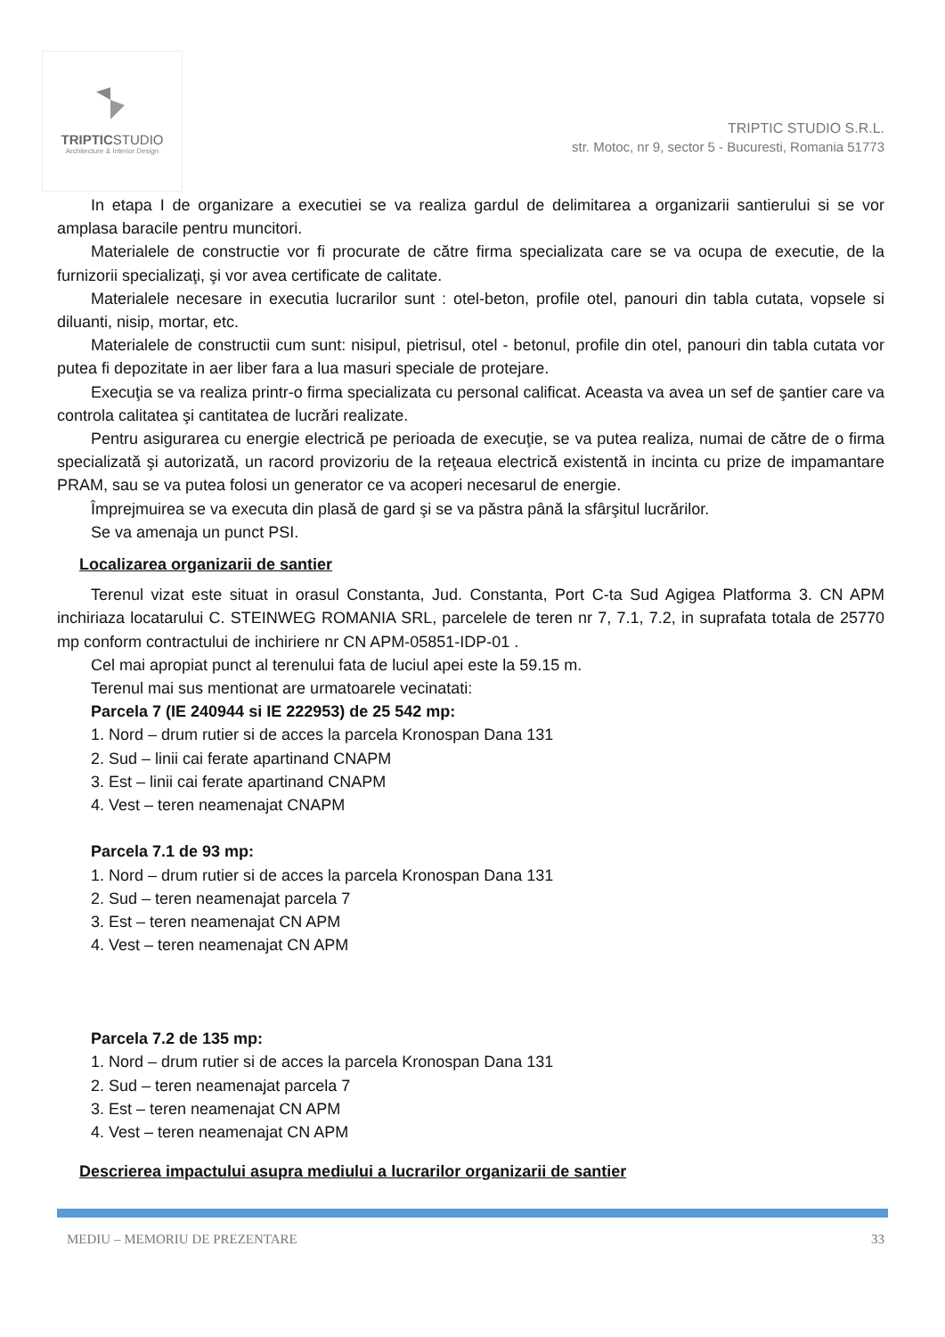TRIPTICSTUDIO
Architecture & Interior Design
TRIPTIC STUDIO S.R.L.
str. Motoc, nr 9, sector 5 - Bucuresti, Romania 51773
In etapa I de organizare a executiei se va realiza gardul de delimitarea a organizarii santierului si se vor amplasa baracile pentru muncitori.
Materialele de constructie vor fi procurate de către firma specializata care se va ocupa de executie, de la furnizorii specializaţi, şi vor avea certificate de calitate.
Materialele necesare in executia lucrarilor sunt : otel-beton, profile otel, panouri din tabla cutata, vopsele si diluanti, nisip, mortar, etc.
Materialele de constructii cum sunt: nisipul, pietrisul, otel - betonul, profile din otel, panouri din tabla cutata vor putea fi depozitate in aer liber fara a lua masuri speciale de protejare.
Execuţia se va realiza printr-o firma specializata cu personal calificat. Aceasta va avea un sef de şantier care va controla calitatea şi cantitatea de lucrări realizate.
Pentru asigurarea cu energie electrică pe perioada de execuţie, se va putea realiza, numai de către de o firma specializată şi autorizată, un racord provizoriu de la reţeaua electrică existentă in incinta cu prize de impamantare PRAM, sau se va putea folosi un generator ce va acoperi necesarul de energie.
Împrejmuirea se va executa din plasă de gard şi se va păstra până la sfârşitul lucrărilor.
Se va amenaja un punct PSI.
Localizarea organizarii de santier
Terenul vizat este situat in orasul Constanta, Jud. Constanta, Port C-ta Sud Agigea Platforma 3. CN APM inchiriaza locatarului C. STEINWEG ROMANIA SRL, parcelele de teren nr 7, 7.1, 7.2, in suprafata totala de 25770 mp conform contractului de inchiriere nr CN APM-05851-IDP-01 .
Cel mai apropiat punct al terenului fata de luciul apei este la 59.15 m.
Terenul mai sus mentionat are urmatoarele vecinatati:
Parcela 7 (IE 240944 si IE 222953) de 25 542 mp:
1. Nord – drum rutier si de acces la parcela Kronospan Dana 131
2. Sud – linii cai ferate apartinand CNAPM
3. Est – linii cai ferate apartinand CNAPM
4. Vest – teren neamenajat CNAPM
Parcela 7.1 de 93 mp:
1. Nord – drum rutier si de acces la parcela Kronospan Dana 131
2. Sud – teren neamenajat parcela 7
3. Est – teren neamenajat CN APM
4. Vest – teren neamenajat CN APM
Parcela 7.2 de 135 mp:
1. Nord – drum rutier si de acces la parcela Kronospan Dana 131
2. Sud – teren neamenajat parcela 7
3. Est – teren neamenajat CN APM
4. Vest – teren neamenajat CN APM
Descrierea impactului asupra mediului a lucrarilor organizarii de santier
MEDIU – MEMORIU DE PREZENTARE 33